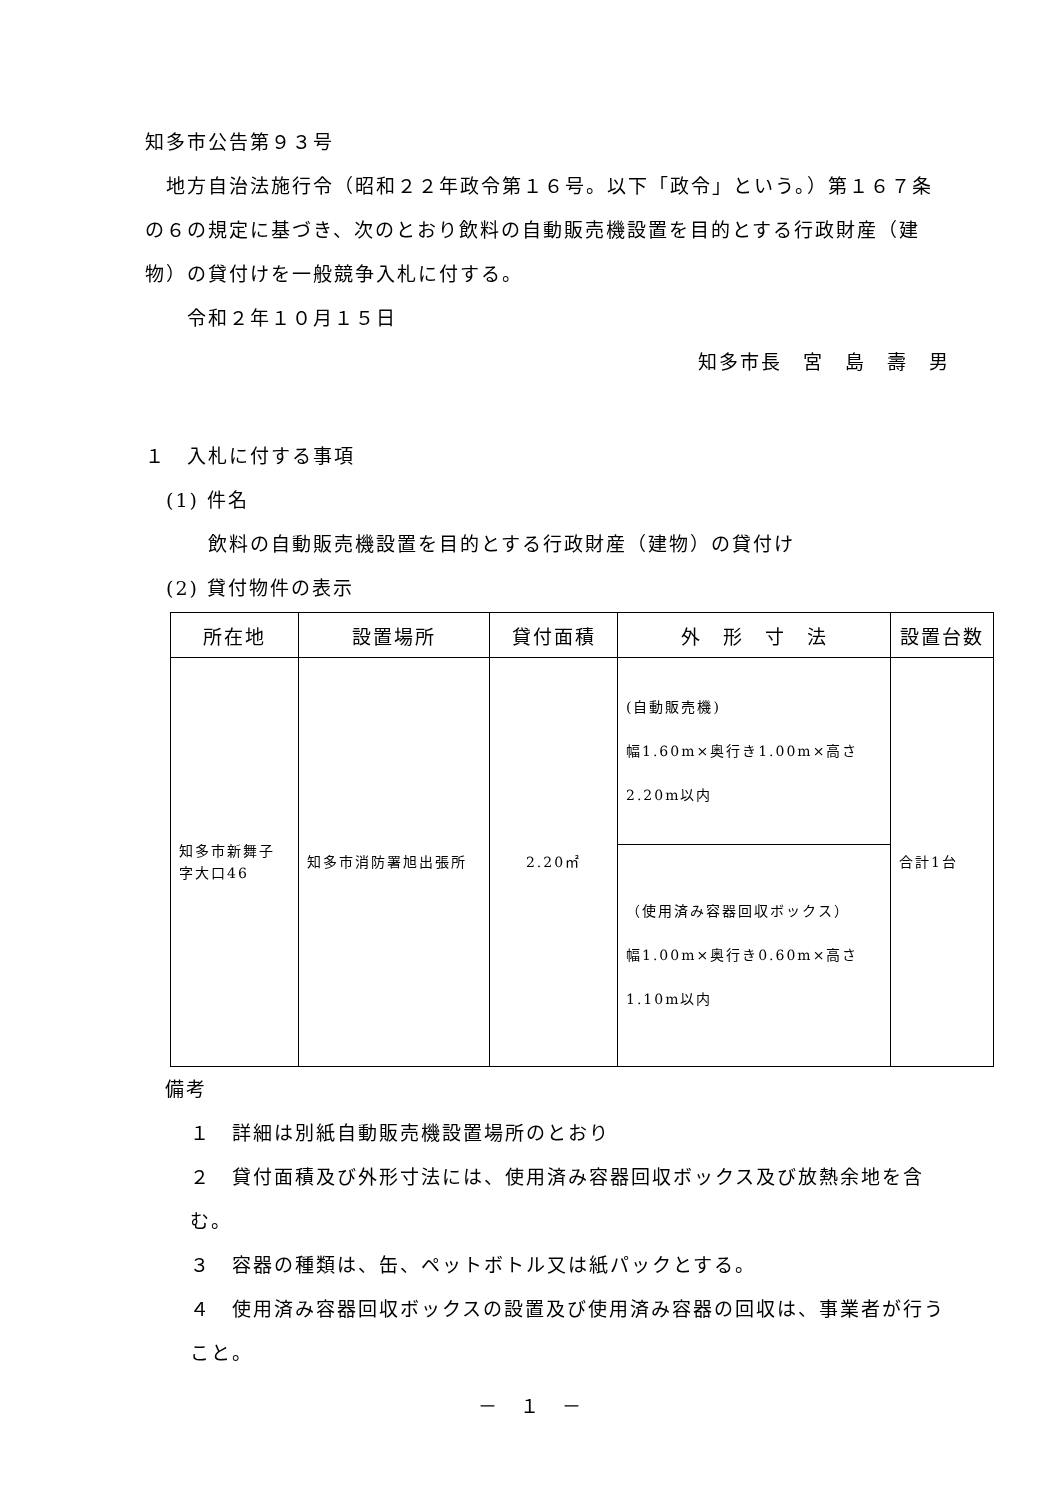知多市公告第９３号
　地方自治法施行令（昭和２２年政令第１６号。以下「政令」という。）第１６７条の６の規定に基づき、次のとおり飲料の自動販売機設置を目的とする行政財産（建物）の貸付けを一般競争入札に付する。
　　令和２年１０月１５日
知多市長　宮　島　壽　男
１　入札に付する事項
　(1) 件名
　　　飲料の自動販売機設置を目的とする行政財産（建物）の貸付け
　(2) 貸付物件の表示
| 所在地 | 設置場所 | 貸付面積 | 外 形 寸 法 | 設置台数 |
| --- | --- | --- | --- | --- |
| 知多市新舞子字大口46 | 知多市消防署旭出張所 | 2.20㎡ | (自動販売機) 幅1.60m×奥行き1.00m×高さ2.20m以内 | 合計1台 |
| | | | （使用済み容器回収ボックス） 幅1.00m×奥行き0.60m×高さ1.10m以内 | |
備考
１　詳細は別紙自動販売機設置場所のとおり
２　貸付面積及び外形寸法には、使用済み容器回収ボックス及び放熱余地を含む。
３　容器の種類は、缶、ペットボトル又は紙パックとする。
４　使用済み容器回収ボックスの設置及び使用済み容器の回収は、事業者が行うこと。
－　１　－